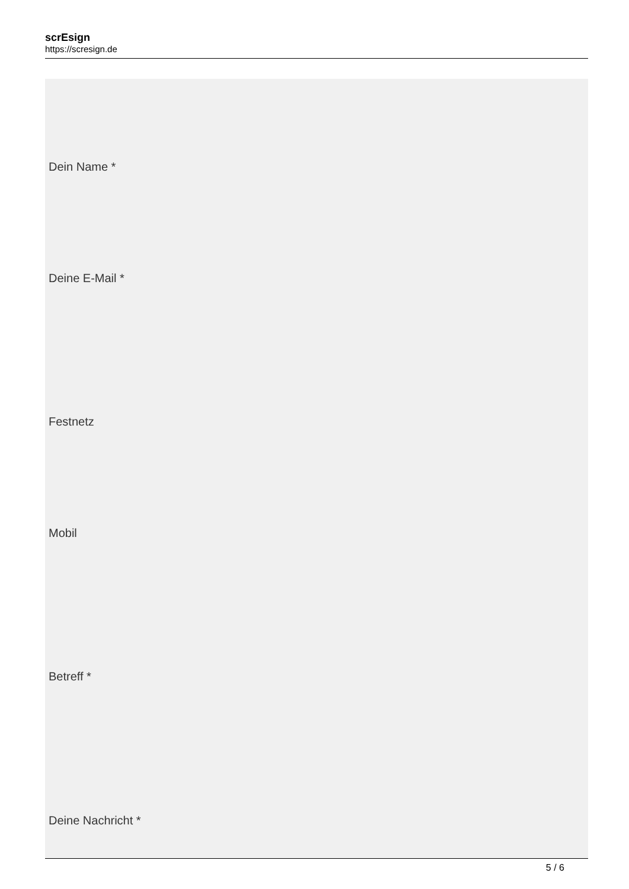scrEsign
https://scresign.de
Dein Name *
Deine E-Mail *
Festnetz
Mobil
Betreff *
Deine Nachricht *
5 / 6